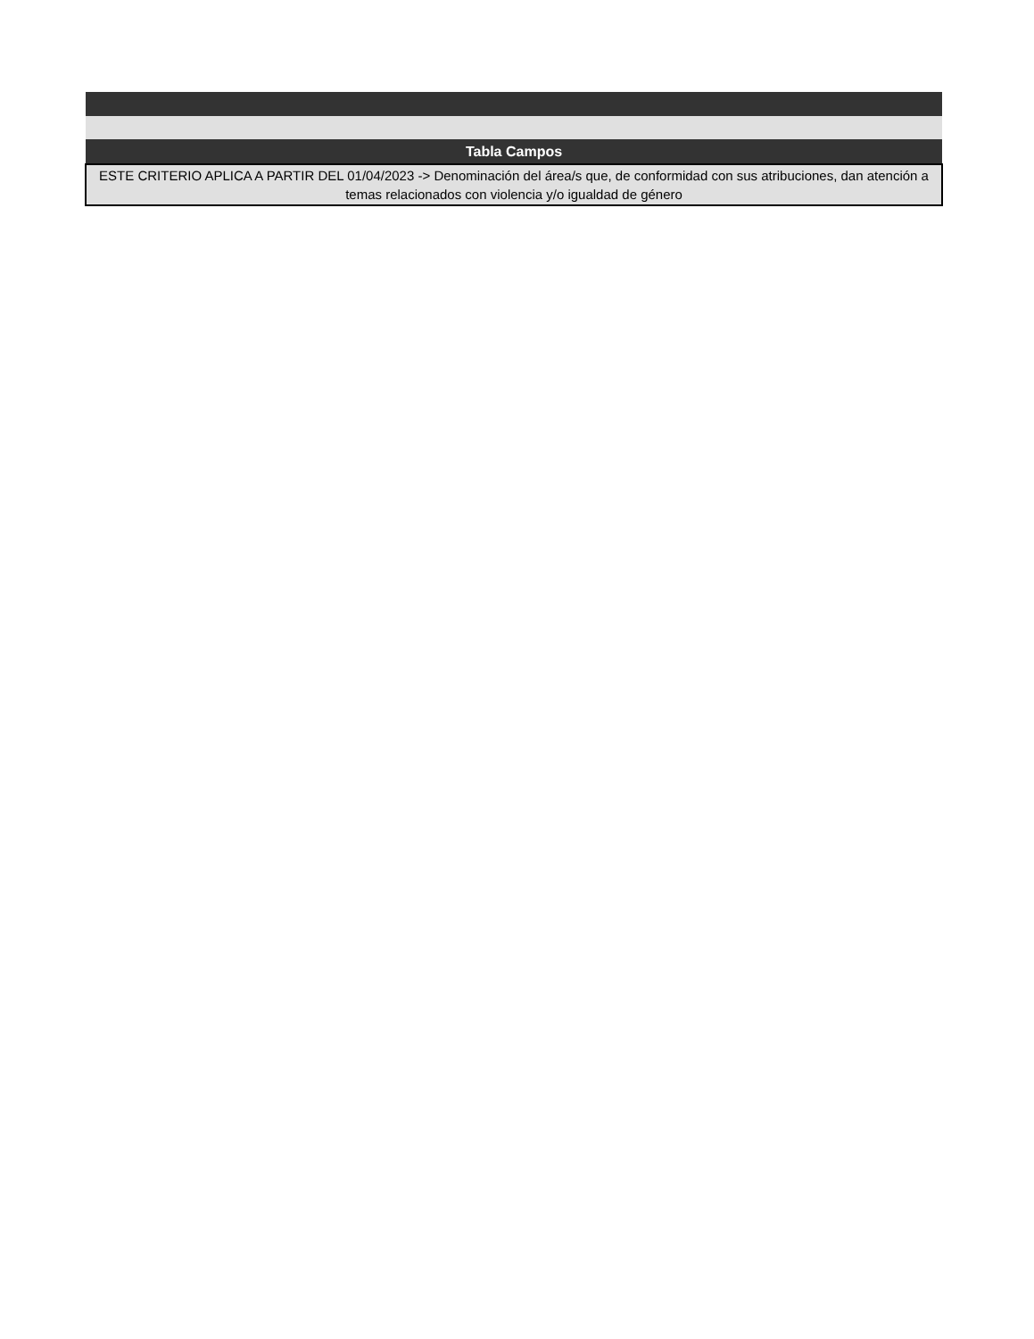| Tabla Campos |
| --- |
| ESTE CRITERIO APLICA A PARTIR DEL 01/04/2023 -> Denominación del área/s que, de conformidad con sus atribuciones, dan atención a temas relacionados con violencia y/o igualdad de género |